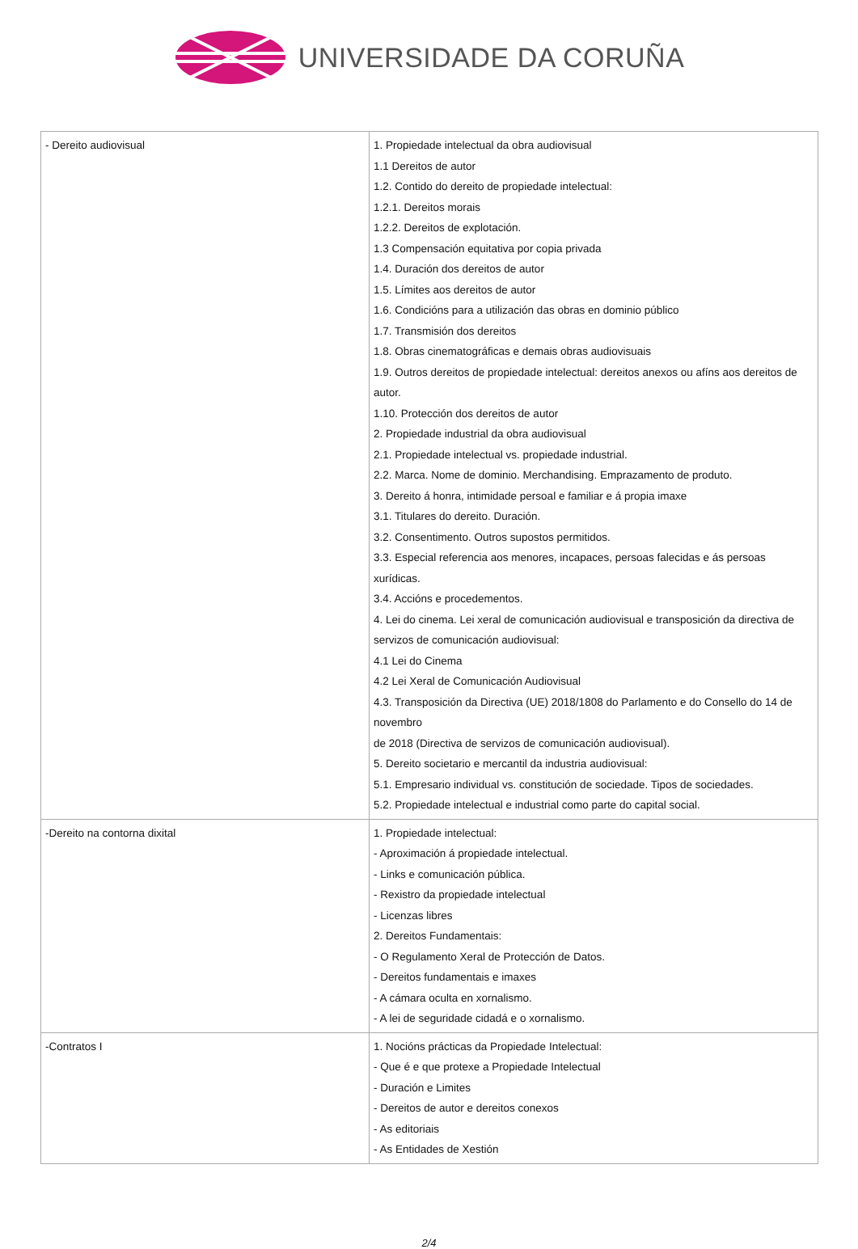UNIVERSIDADE DA CORUÑA
| - Dereito audiovisual | 1. Propiedade intelectual da obra audiovisual 1.1 Dereitos de autor 1.2. Contido do dereito de propiedade intelectual: 1.2.1. Dereitos morais 1.2.2. Dereitos de explotación. 1.3 Compensación equitativa por copia privada 1.4. Duración dos dereitos de autor 1.5. Límites aos dereitos de autor 1.6. Condicións para a utilización das obras en dominio público 1.7. Transmisión dos dereitos 1.8. Obras cinematográficas e demais obras audiovisuais 1.9. Outros dereitos de propiedade intelectual: dereitos anexos ou afíns aos dereitos de autor. 1.10. Protección dos dereitos de autor 2. Propiedade industrial da obra audiovisual 2.1. Propiedade intelectual vs. propiedade industrial. 2.2. Marca. Nome de dominio. Merchandising. Emprazamento de produto. 3. Dereito á honra, intimidade persoal e familiar e á propia imaxe 3.1. Titulares do dereito. Duración. 3.2. Consentimento. Outros supostos permitidos. 3.3. Especial referencia aos menores, incapaces, persoas falecidas e ás persoas xurídicas. 3.4. Accións e procedementos. 4. Lei do cinema. Lei xeral de comunicación audiovisual e transposición da directiva de servizos de comunicación audiovisual: 4.1 Lei do Cinema 4.2 Lei Xeral de Comunicación Audiovisual 4.3. Transposición da Directiva (UE) 2018/1808 do Parlamento e do Consello do 14 de novembro de 2018 (Directiva de servizos de comunicación audiovisual). 5. Dereito societario e mercantil da industria audiovisual: 5.1. Empresario individual vs. constitución de sociedade. Tipos de sociedades. 5.2. Propiedade intelectual e industrial como parte do capital social. |
| -Dereito na contorna dixital | 1. Propiedade intelectual: - Aproximación á propiedade intelectual. - Links e comunicación pública. - Rexistro da propiedade intelectual - Licenzas libres 2. Dereitos Fundamentais: - O Regulamento Xeral de Protección de Datos. - Dereitos fundamentais e imaxes - A cámara oculta en xornalismo. - A lei de seguridade cidadá e o xornalismo. |
| -Contratos I | 1. Nocións prácticas da Propiedade Intelectual: - Que é e que protexe a Propiedade Intelectual - Duración e Limites - Dereitos de autor e dereitos conexos - As editoriais - As Entidades de Xestión |
2/4